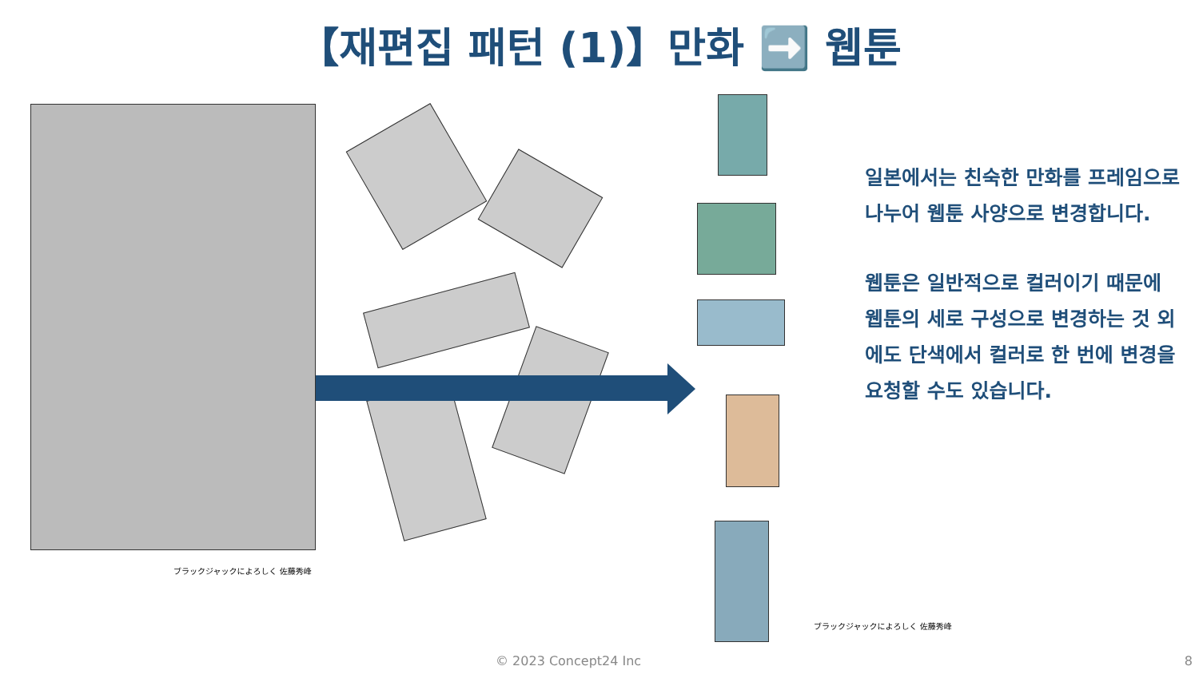【재편집 패턴 (1)】만화 ➡️ 웹툰
일본에서는 친숙한 만화를 프레임으로 나누어 웹툰 사양으로 변경합니다.
웹툰은 일반적으로 컬러이기 때문에 웹툰의 세로 구성으로 변경하는 것 외에도 단색에서 컬러로 한 번에 변경을 요청할 수도 있습니다.
ブラックジャックによろしく 佐藤秀峰
ブラックジャックによろしく 佐藤秀峰
© 2023 Concept24 Inc 8